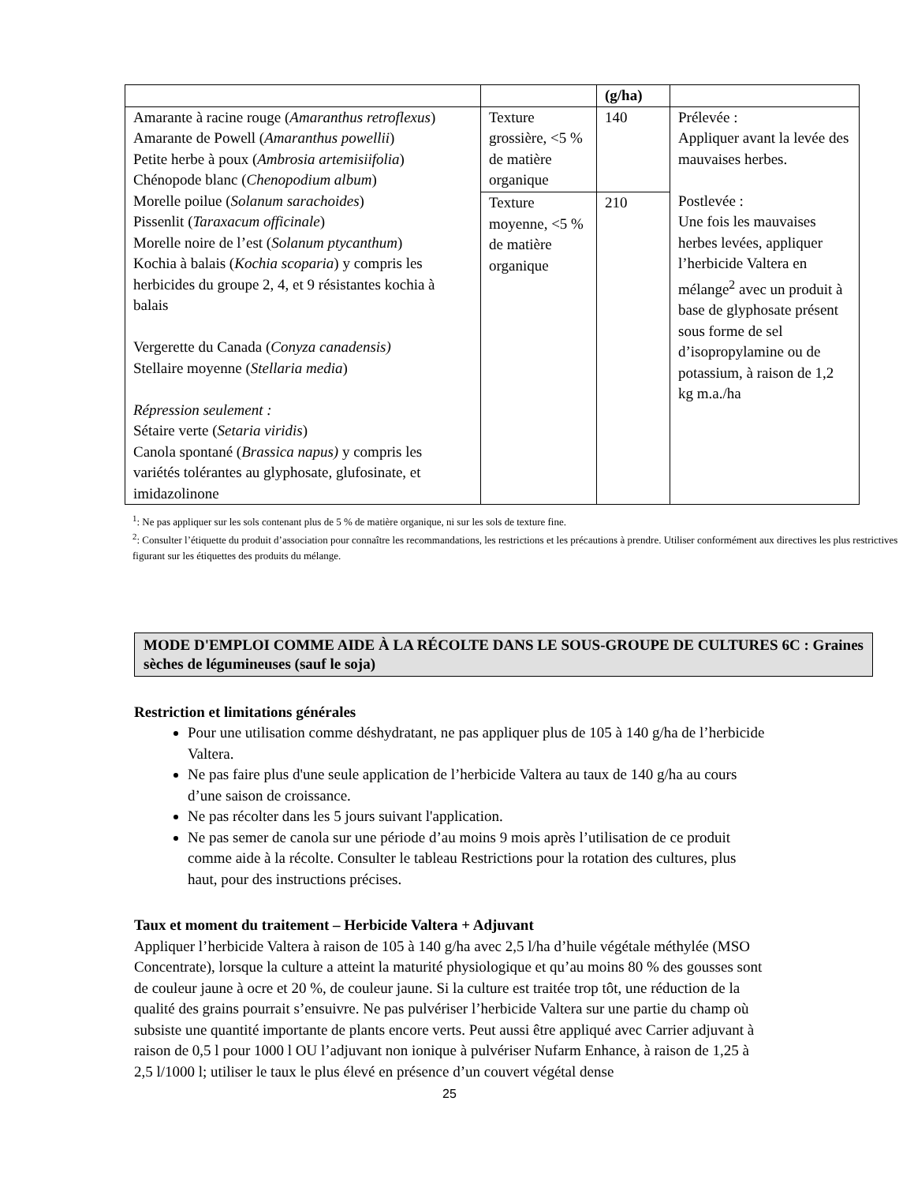| | | (g/ha) | |
| Amarante à racine rouge ( Amaranthus retroflexus ) Amarante de Powell ( Amaranthus powellii ) Petite herbe à poux ( Ambrosia artemisiifolia ) Chénopode blanc ( Chenopodium album ) Morelle poilue ( Solanum sarachoides ) Pissenlit ( Taraxacum officinale ) Morelle noire de l’est ( Solanum ptycanthum ) Kochia à balais ( Kochia scoparia ) y compris les herbicides du groupe 2, 4, et 9 résistantes kochia à balais Vergerette du Canada ( Conyza canadensis) Stellaire moyenne ( Stellaria media ) Répression seulement : Sétaire verte ( Setaria viridis ) Canola spontané ( Brassica napus) y compris les variétés tolérantes au glyphosate, glufosinate, et imidazolinone | Texture grossière, <5 % de matière organique | 140 | Prélevée : Appliquer avant la levée des mauvaises herbes. Postlevée : Une fois les mauvaises herbes levées, appliquer l’herbicide Valtera en mélange<sup>2</sup> avec un produit à base de glyphosate présent sous forme de sel d’isopropylamine ou de potassium, à raison de 1,2 kg m.a./ha |
| | Texture moyenne, <5 % de matière organique | 210 | |
<sup>1</sup>: Ne pas appliquer sur les sols contenant plus de 5 % de matière organique, ni sur les sols de texture fine.
<sup>2</sup>: Consulter l’étiquette du produit d’association pour connaître les recommandations, les restrictions et les précautions à prendre. Utiliser conformément aux directives les plus restrictives figurant sur les étiquettes des produits du mélange.
MODE D'EMPLOI COMME AIDE À LA RÉCOLTE DANS LE SOUS-GROUPE DE CULTURES 6C : Graines sèches de légumineuses (sauf le soja)
Restriction et limitations générales
Pour une utilisation comme déshydratant, ne pas appliquer plus de 105 à 140 g/ha de l’herbicide Valtera.
Ne pas faire plus d'une seule application de l’herbicide Valtera au taux de 140 g/ha au cours d’une saison de croissance.
Ne pas récolter dans les 5 jours suivant l'application.
Ne pas semer de canola sur une période d’au moins 9 mois après l’utilisation de ce produit comme aide à la récolte. Consulter le tableau Restrictions pour la rotation des cultures, plus haut, pour des instructions précises.
Taux et moment du traitement – Herbicide Valtera + Adjuvant
Appliquer l’herbicide Valtera à raison de 105 à 140 g/ha avec 2,5 l/ha d’huile végétale méthylée (MSO Concentrate), lorsque la culture a atteint la maturité physiologique et qu’au moins 80 % des gousses sont de couleur jaune à ocre et 20 %, de couleur jaune. Si la culture est traitée trop tôt, une réduction de la qualité des grains pourrait s’ensuivre. Ne pas pulvériser l’herbicide Valtera sur une partie du champ où subsiste une quantité importante de plants encore verts. Peut aussi être appliqué avec Carrier adjuvant à raison de 0,5 l pour 1000 l OU l’adjuvant non ionique à pulvériser Nufarm Enhance, à raison de 1,25 à 2,5 l/1000 l; utiliser le taux le plus élevé en présence d’un couvert végétal dense
25